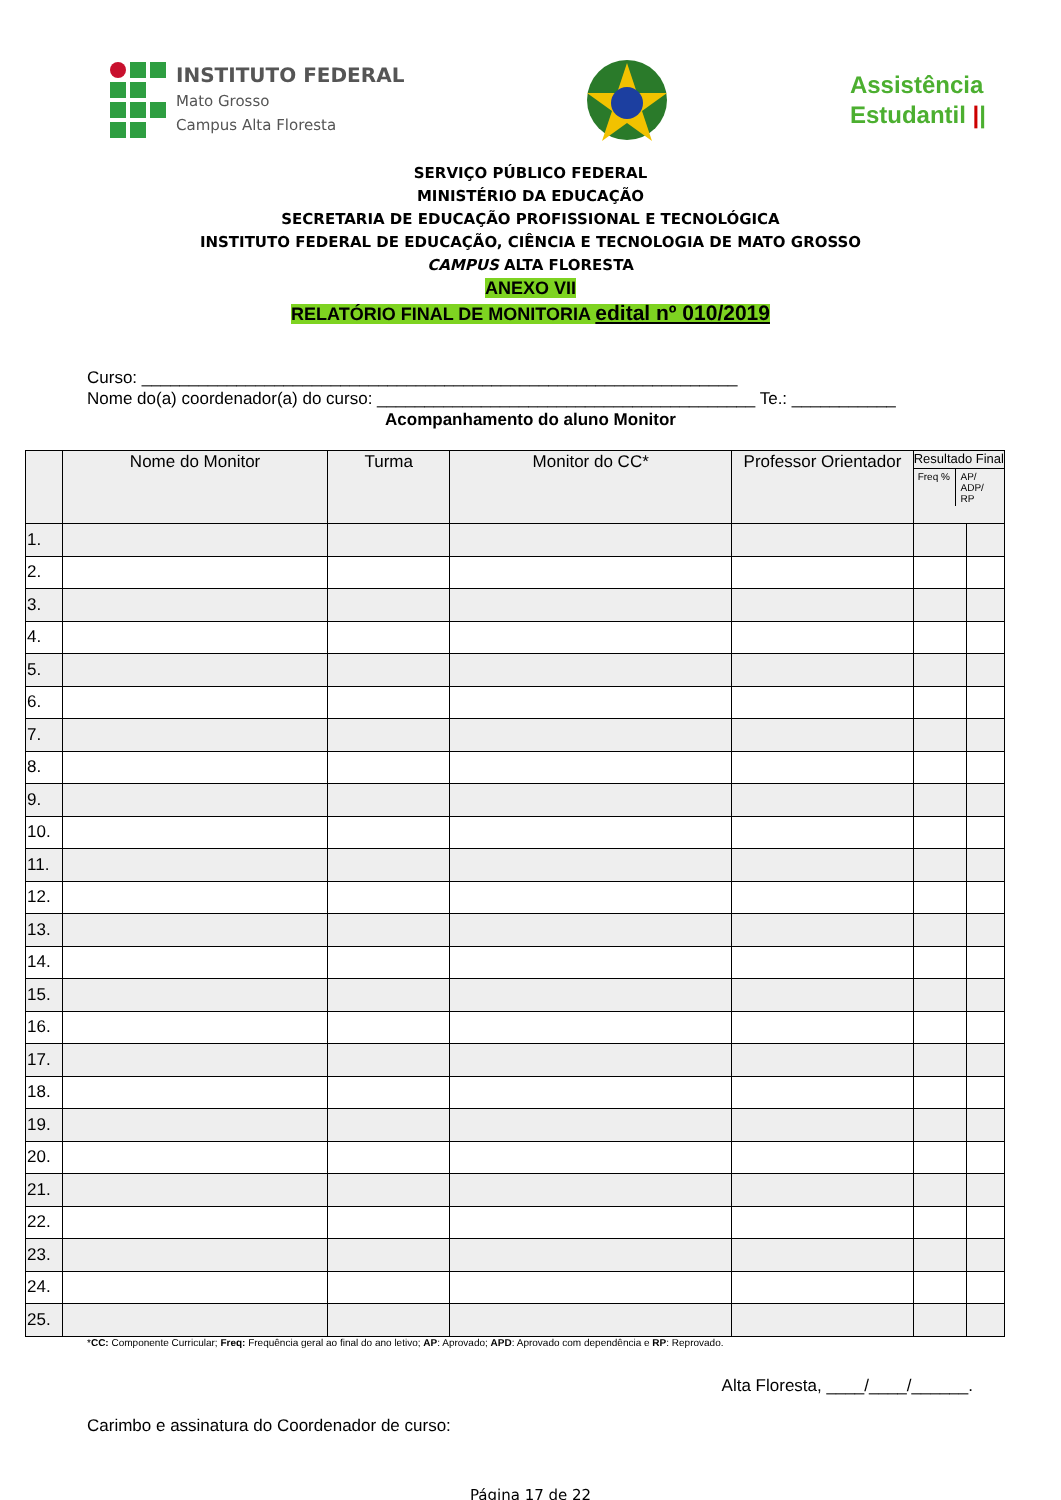INSTITUTO FEDERAL
Mato Grosso
Campus Alta Floresta
Assistência
Estudantil ||
SERVIÇO PÚBLICO FEDERAL
MINISTÉRIO DA EDUCAÇÃO
SECRETARIA DE EDUCAÇÃO PROFISSIONAL E TECNOLÓGICA
INSTITUTO FEDERAL DE EDUCAÇÃO, CIÊNCIA E TECNOLOGIA DE MATO GROSSO
CAMPUS ALTA FLORESTA
ANEXO VII
RELATÓRIO FINAL DE MONITORIA edital nº 010/2019
Curso: _______________________________________________________________
Nome do(a) coordenador(a) do curso: ________________________________________ Te.: ___________
Acompanhamento do aluno Monitor
| | Nome do Monitor | Turma | Monitor do CC* | Professor Orientador | Resultado Final Freq % AP/ ADP/ RP | |
| --- | --- | --- | --- | --- | --- | --- |
| 1. | | | | | | |
| 2. | | | | | | |
| 3. | | | | | | |
| 4. | | | | | | |
| 5. | | | | | | |
| 6. | | | | | | |
| 7. | | | | | | |
| 8. | | | | | | |
| 9. | | | | | | |
| 10. | | | | | | |
| 11. | | | | | | |
| 12. | | | | | | |
| 13. | | | | | | |
| 14. | | | | | | |
| 15. | | | | | | |
| 16. | | | | | | |
| 17. | | | | | | |
| 18. | | | | | | |
| 19. | | | | | | |
| 20. | | | | | | |
| 21. | | | | | | |
| 22. | | | | | | |
| 23. | | | | | | |
| 24. | | | | | | |
| 25. | | | | | | |
*CC: Componente Curricular; Freq: Frequência geral ao final do ano letivo; AP: Aprovado; APD: Aprovado com dependência e RP: Reprovado.
Alta Floresta, ____/____/______.
Carimbo e assinatura do Coordenador de curso:
Página 17 de 22